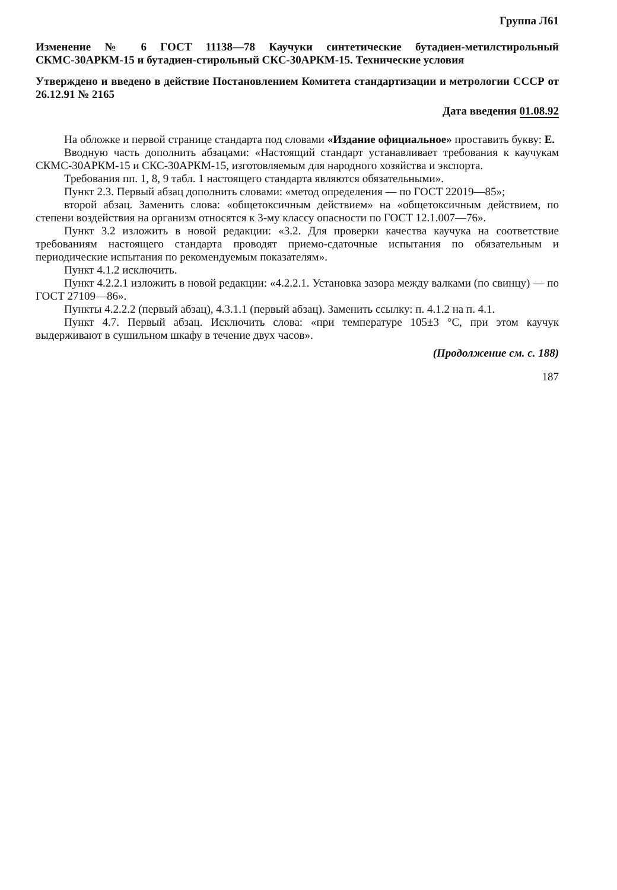Группа Л61
Изменение № 6 ГОСТ 11138—78 Каучуки синтетические бутадиен-метилстирольный СКМС-30АРКМ-15 и бутадиен-стирольный СКС-30АРКМ-15. Технические условия
Утверждено и введено в действие Постановлением Комитета стандартизации и метрологии СССР от 26.12.91 № 2165
Дата введения 01.08.92
На обложке и первой странице стандарта под словами «Издание официальное» проставить букву: Е.
Вводную часть дополнить абзацами: «Настоящий стандарт устанавливает требования к каучукам СКМС-30АРКМ-15 и СКС-30АРКМ-15, изготовляемым для народного хозяйства и экспорта.
Требования пп. 1, 8, 9 табл. 1 настоящего стандарта являются обязательными».
Пункт 2.3. Первый абзац дополнить словами: «метод определения — по ГОСТ 22019—85»;
второй абзац. Заменить слова: «общетоксичным действием» на «общетоксичным действием, по степени воздействия на организм относятся к 3-му классу опасности по ГОСТ 12.1.007—76».
Пункт 3.2 изложить в новой редакции: «3.2. Для проверки качества каучука на соответствие требованиям настоящего стандарта проводят приемо-сдаточные испытания по обязательным и периодические испытания по рекомендуемым показателям».
Пункт 4.1.2 исключить.
Пункт 4.2.2.1 изложить в новой редакции: «4.2.2.1. Установка зазора между валками (по свинцу) — по ГОСТ 27109—86».
Пункты 4.2.2.2 (первый абзац), 4.3.1.1 (первый абзац). Заменить ссылку: п. 4.1.2 на п. 4.1.
Пункт 4.7. Первый абзац. Исключить слова: «при температуре 105±3 °С, при этом каучук выдерживают в сушильном шкафу в течение двух часов».
(Продолжение см. с. 188)
187